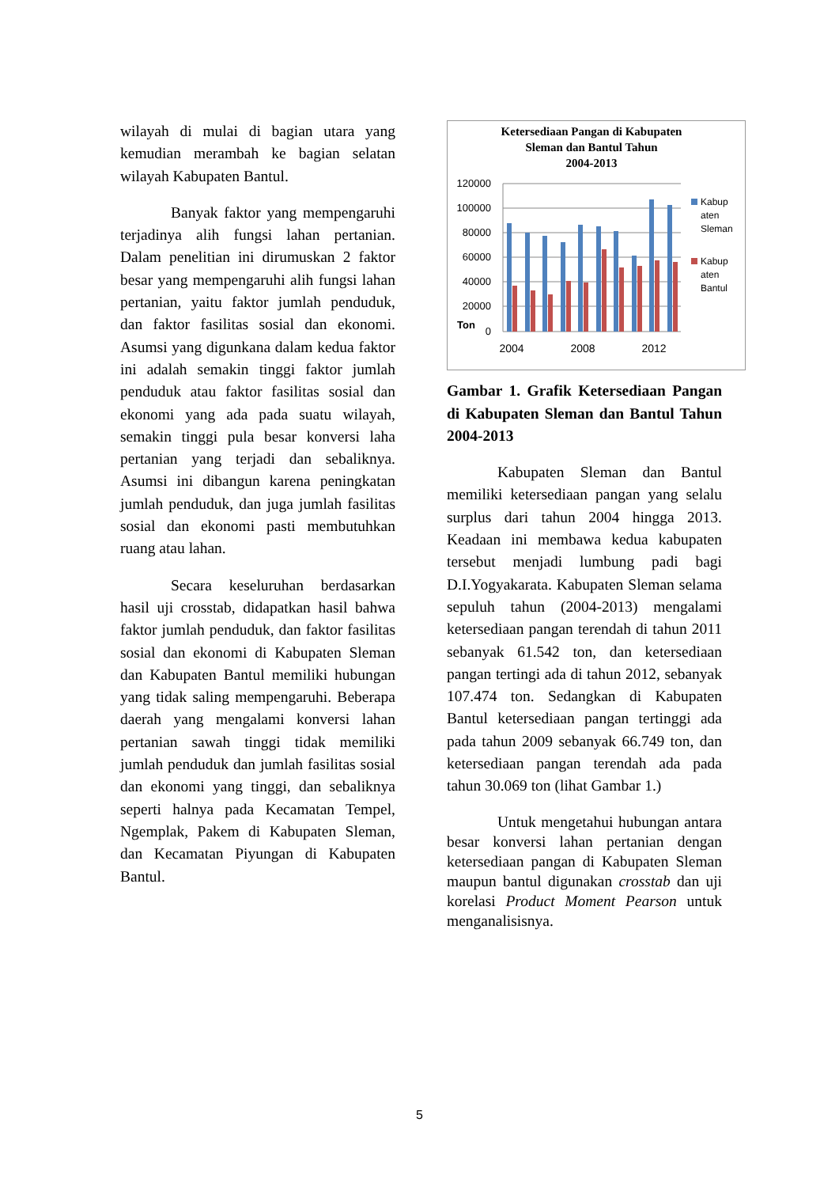wilayah di mulai di bagian utara yang kemudian merambah ke bagian selatan wilayah Kabupaten Bantul.
Banyak faktor yang mempengaruhi terjadinya alih fungsi lahan pertanian. Dalam penelitian ini dirumuskan 2 faktor besar yang mempengaruhi alih fungsi lahan pertanian, yaitu faktor jumlah penduduk, dan faktor fasilitas sosial dan ekonomi. Asumsi yang digunkana dalam kedua faktor ini adalah semakin tinggi faktor jumlah penduduk atau faktor fasilitas sosial dan ekonomi yang ada pada suatu wilayah, semakin tinggi pula besar konversi laha pertanian yang terjadi dan sebaliknya. Asumsi ini dibangun karena peningkatan jumlah penduduk, dan juga jumlah fasilitas sosial dan ekonomi pasti membutuhkan ruang atau lahan.
Secara keseluruhan berdasarkan hasil uji crosstab, didapatkan hasil bahwa faktor jumlah penduduk, dan faktor fasilitas sosial dan ekonomi di Kabupaten Sleman dan Kabupaten Bantul memiliki hubungan yang tidak saling mempengaruhi. Beberapa daerah yang mengalami konversi lahan pertanian sawah tinggi tidak memiliki jumlah penduduk dan jumlah fasilitas sosial dan ekonomi yang tinggi, dan sebaliknya seperti halnya pada Kecamatan Tempel, Ngemplak, Pakem di Kabupaten Sleman, dan Kecamatan Piyungan di Kabupaten Bantul.
Ketersediaan Pangan di Kabupaten
Sleman dan Bantul Tahun
2004-2013
120000
100000
80000
60000
40000
20000
0
Ton
2004
2008
2012
Kabup
aten
Sleman
Kabup
aten
Bantul
Gambar 1. Grafik Ketersediaan Pangan di Kabupaten Sleman dan Bantul Tahun 2004-2013
Kabupaten Sleman dan Bantul memiliki ketersediaan pangan yang selalu surplus dari tahun 2004 hingga 2013. Keadaan ini membawa kedua kabupaten tersebut menjadi lumbung padi bagi D.I.Yogyakarata. Kabupaten Sleman selama sepuluh tahun (2004-2013) mengalami ketersediaan pangan terendah di tahun 2011 sebanyak 61.542 ton, dan ketersediaan pangan tertingi ada di tahun 2012, sebanyak 107.474 ton. Sedangkan di Kabupaten Bantul ketersediaan pangan tertinggi ada pada tahun 2009 sebanyak 66.749 ton, dan ketersediaan pangan terendah ada pada tahun 30.069 ton (lihat Gambar 1.)
Untuk mengetahui hubungan antara besar konversi lahan pertanian dengan ketersediaan pangan di Kabupaten Sleman maupun bantul digunakan crosstab dan uji korelasi Product Moment Pearson untuk menganalisisnya.
5